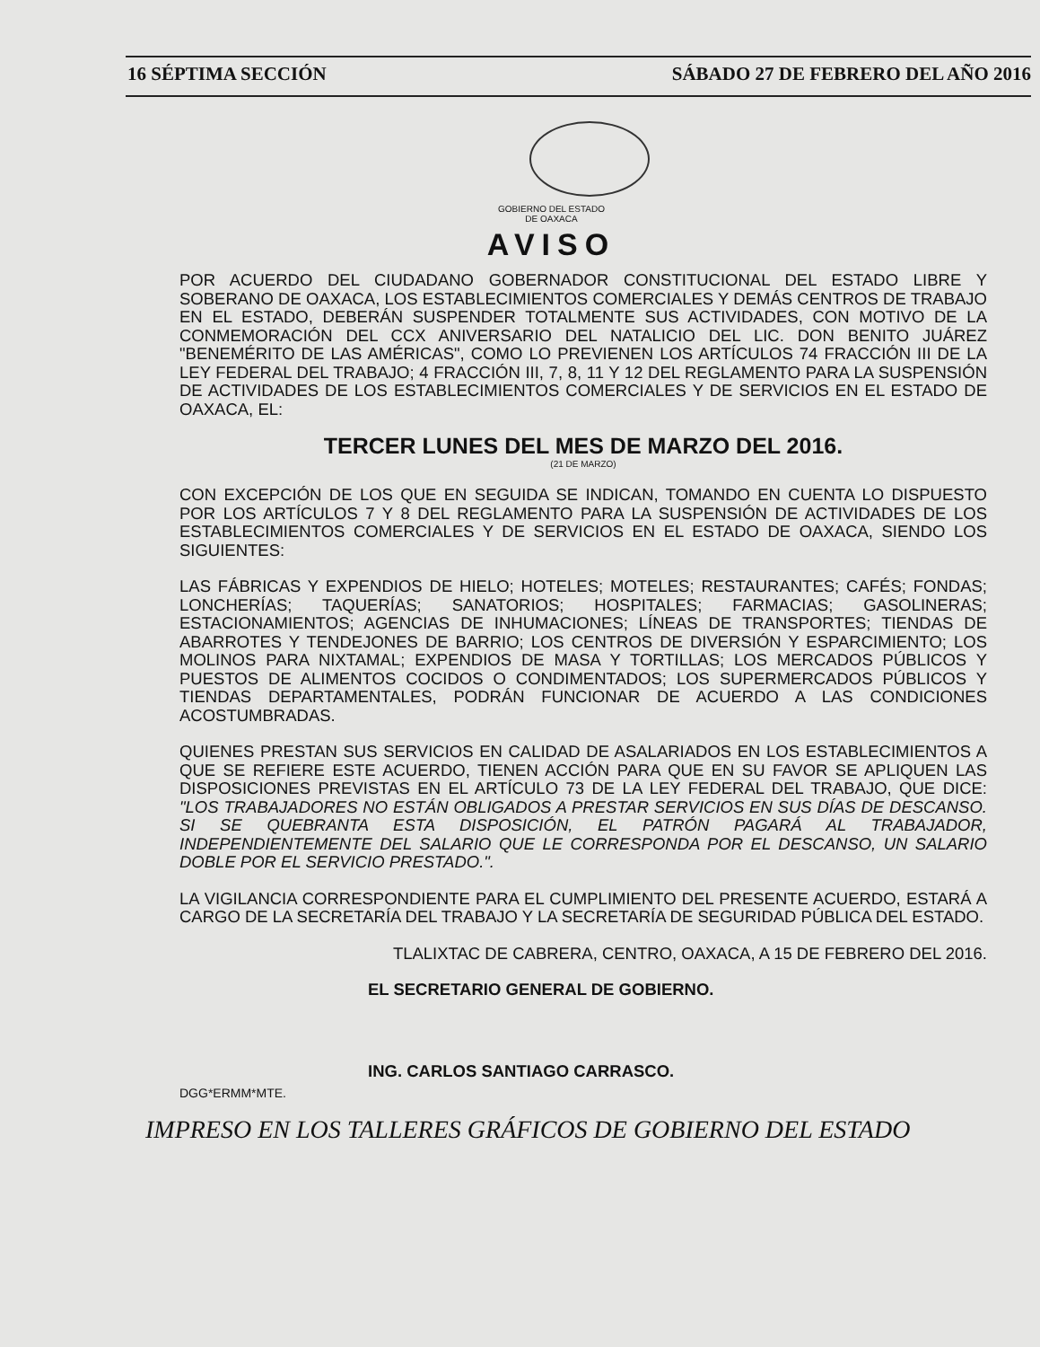16 SÉPTIMA SECCIÓN SÁBADO 27 DE FEBRERO DEL AÑO 2016
GOBIERNO DEL ESTADO
DE OAXACA
AVISO
POR ACUERDO DEL CIUDADANO GOBERNADOR CONSTITUCIONAL DEL ESTADO LIBRE Y SOBERANO DE OAXACA, LOS ESTABLECIMIENTOS COMERCIALES Y DEMÁS CENTROS DE TRABAJO EN EL ESTADO, DEBERÁN SUSPENDER TOTALMENTE SUS ACTIVIDADES, CON MOTIVO DE LA CONMEMORACIÓN DEL CCX ANIVERSARIO DEL NATALICIO DEL LIC. DON BENITO JUÁREZ "BENEMÉRITO DE LAS AMÉRICAS", COMO LO PREVIENEN LOS ARTÍCULOS 74 FRACCIÓN III DE LA LEY FEDERAL DEL TRABAJO; 4 FRACCIÓN III, 7, 8, 11 Y 12 DEL REGLAMENTO PARA LA SUSPENSIÓN DE ACTIVIDADES DE LOS ESTABLECIMIENTOS COMERCIALES Y DE SERVICIOS EN EL ESTADO DE OAXACA, EL:
TERCER LUNES DEL MES DE MARZO DEL 2016.
(21 DE MARZO)
CON EXCEPCIÓN DE LOS QUE EN SEGUIDA SE INDICAN, TOMANDO EN CUENTA LO DISPUESTO POR LOS ARTÍCULOS 7 Y 8 DEL REGLAMENTO PARA LA SUSPENSIÓN DE ACTIVIDADES DE LOS ESTABLECIMIENTOS COMERCIALES Y DE SERVICIOS EN EL ESTADO DE OAXACA, SIENDO LOS SIGUIENTES:
LAS FÁBRICAS Y EXPENDIOS DE HIELO; HOTELES; MOTELES; RESTAURANTES; CAFÉS; FONDAS; LONCHERÍAS; TAQUERÍAS; SANATORIOS; HOSPITALES; FARMACIAS; GASOLINERAS; ESTACIONAMIENTOS; AGENCIAS DE INHUMACIONES; LÍNEAS DE TRANSPORTES; TIENDAS DE ABARROTES Y TENDEJONES DE BARRIO; LOS CENTROS DE DIVERSIÓN Y ESPARCIMIENTO; LOS MOLINOS PARA NIXTAMAL; EXPENDIOS DE MASA Y TORTILLAS; LOS MERCADOS PÚBLICOS Y PUESTOS DE ALIMENTOS COCIDOS O CONDIMENTADOS; LOS SUPERMERCADOS PÚBLICOS Y TIENDAS DEPARTAMENTALES, PODRÁN FUNCIONAR DE ACUERDO A LAS CONDICIONES ACOSTUMBRADAS.
QUIENES PRESTAN SUS SERVICIOS EN CALIDAD DE ASALARIADOS EN LOS ESTABLECIMIENTOS A QUE SE REFIERE ESTE ACUERDO, TIENEN ACCIÓN PARA QUE EN SU FAVOR SE APLIQUEN LAS DISPOSICIONES PREVISTAS EN EL ARTÍCULO 73 DE LA LEY FEDERAL DEL TRABAJO, QUE DICE: "LOS TRABAJADORES NO ESTÁN OBLIGADOS A PRESTAR SERVICIOS EN SUS DÍAS DE DESCANSO. SI SE QUEBRANTA ESTA DISPOSICIÓN, EL PATRÓN PAGARÁ AL TRABAJADOR, INDEPENDIENTEMENTE DEL SALARIO QUE LE CORRESPONDA POR EL DESCANSO, UN SALARIO DOBLE POR EL SERVICIO PRESTADO.".
LA VIGILANCIA CORRESPONDIENTE PARA EL CUMPLIMIENTO DEL PRESENTE ACUERDO, ESTARÁ A CARGO DE LA SECRETARÍA DEL TRABAJO Y LA SECRETARÍA DE SEGURIDAD PÚBLICA DEL ESTADO.
TLALIXTAC DE CABRERA, CENTRO, OAXACA, A 15 DE FEBRERO DEL 2016.
EL SECRETARIO GENERAL DE GOBIERNO.
ING. CARLOS SANTIAGO CARRASCO.
DGG*ERMM*MTE.
IMPRESO EN LOS TALLERES GRÁFICOS DE GOBIERNO DEL ESTADO